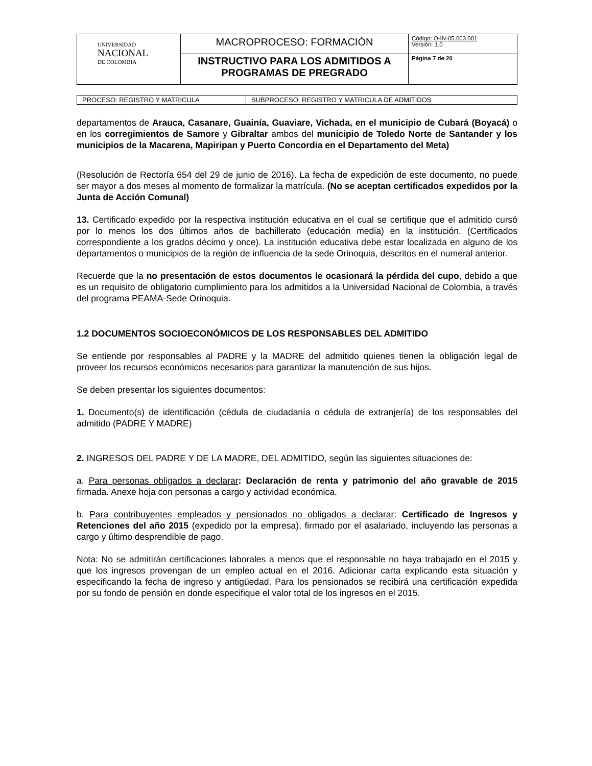| UNIVERSIDAD NACIONAL DE COLOMBIA | MACROPROCESO: FORMACIÓN | Código: O-IN-05.003.001 Versión: 1.0 |
| | INSTRUCTIVO PARA LOS ADMITIDOS A PROGRAMAS DE PREGRADO | Página 7 de 20 |
| PROCESO: REGISTRO Y MATRICULA | SUBPROCESO: REGISTRO Y MATRICULA DE ADMITIDOS |
departamentos de Arauca, Casanare, Guainía, Guaviare, Vichada, en el municipio de Cubará (Boyacá) o en los corregimientos de Samore y Gibraltar ambos del municipio de Toledo Norte de Santander y los municipios de la Macarena, Mapiripan y Puerto Concordia en el Departamento del Meta)
(Resolución de Rectoría 654 del 29 de junio de 2016). La fecha de expedición de este documento, no puede ser mayor a dos meses al momento de formalizar la matrícula. (No se aceptan certificados expedidos por la Junta de Acción Comunal)
13. Certificado expedido por la respectiva institución educativa en el cual se certifique que el admitido cursó por lo menos los dos últimos años de bachillerato (educación media) en la institución. (Certificados correspondiente a los grados décimo y once). La institución educativa debe estar localizada en alguno de los departamentos o municipios de la región de influencia de la sede Orinoquia, descritos en el numeral anterior.
Recuerde que la no presentación de estos documentos le ocasionará la pérdida del cupo, debido a que es un requisito de obligatorio cumplimiento para los admitidos a la Universidad Nacional de Colombia, a través del programa PEAMA-Sede Orinoquia.
1.2 DOCUMENTOS SOCIOECONÓMICOS DE LOS RESPONSABLES DEL ADMITIDO
Se entiende por responsables al PADRE y la MADRE del admitido quienes tienen la obligación legal de proveer los recursos económicos necesarios para garantizar la manutención de sus hijos.
Se deben presentar los siguientes documentos:
1. Documento(s) de identificación (cédula de ciudadanía o cédula de extranjería) de los responsables del admitido (PADRE Y MADRE)
2. INGRESOS DEL PADRE Y DE LA MADRE, DEL ADMITIDO, según las siguientes situaciones de:
a. Para personas obligados a declarar: Declaración de renta y patrimonio del año gravable de 2015 firmada. Anexe hoja con personas a cargo y actividad económica.
b. Para contribuyentes empleados y pensionados no obligados a declarar: Certificado de Ingresos y Retenciones del año 2015 (expedido por la empresa), firmado por el asalariado, incluyendo las personas a cargo y último desprendible de pago.
Nota: No se admitirán certificaciones laborales a menos que el responsable no haya trabajado en el 2015 y que los ingresos provengan de un empleo actual en el 2016. Adicionar carta explicando esta situación y especificando la fecha de ingreso y antigüedad. Para los pensionados se recibirá una certificación expedida por su fondo de pensión en donde especifique el valor total de los ingresos en el 2015.